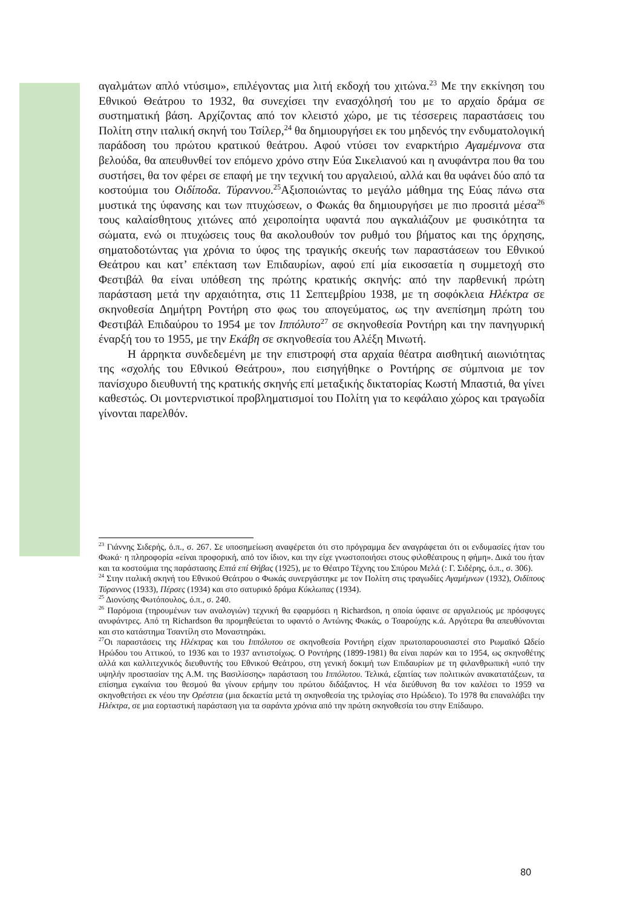αγαλμάτων απλό ντύσιμο», επιλέγοντας μια λιτή εκδοχή του χιτώνα.<sup>23</sup> Με την εκκίνηση του Εθνικού Θεάτρου το 1932, θα συνεχίσει την ενασχόλησή του με το αρχαίο δράμα σε συστηματική βάση. Αρχίζοντας από τον κλειστό χώρο, με τις τέσσερεις παραστάσεις του Πολίτη στην ιταλική σκηνή του Τσίλερ,<sup>24</sup> θα δημιουργήσει εκ του μηδενός την ενδυματολογική παράδοση του πρώτου κρατικού θεάτρου. Αφού ντύσει τον εναρκτήριο Αγαμέμνονα στα βελούδα, θα απευθυνθεί τον επόμενο χρόνο στην Εύα Σικελιανού και η ανυφάντρα που θα του συστήσει, θα τον φέρει σε επαφή με την τεχνική του αργαλειού, αλλά και θα υφάνει δύο από τα κοστούμια του Οιδίποδα. Τύραννου.<sup>25</sup>Αξιοποιώντας το μεγάλο μάθημα της Εύας πάνω στα μυστικά της ύφανσης και των πτυχώσεων, ο Φωκάς θα δημιουργήσει με πιο προσιτά μέσα<sup>26</sup> τους καλαίσθητους χιτώνες από χειροποίητα υφαντά που αγκαλιάζουν με φυσικότητα τα σώματα, ενώ οι πτυχώσεις τους θα ακολουθούν τον ρυθμό του βήματος και της όρχησης, σηματοδοτώντας για χρόνια το ύφος της τραγικής σκευής των παραστάσεων του Εθνικού Θεάτρου και κατ’ επέκταση των Επιδαυρίων, αφού επί μία εικοσαετία η συμμετοχή στο Φεστιβάλ θα είναι υπόθεση της πρώτης κρατικής σκηνής: από την παρθενική πρώτη παράσταση μετά την αρχαιότητα, στις 11 Σεπτεμβρίου 1938, με τη σοφόκλεια Ηλέκτρα σε σκηνοθεσία Δημήτρη Ροντήρη στο φως του απογεύματος, ως την ανεπίσημη πρώτη του Φεστιβάλ Επιδαύρου το 1954 με τον Ιππόλυτο<sup>27</sup> σε σκηνοθεσία Ροντήρη και την πανηγυρική έναρξή του το 1955, με την Εκάβη σε σκηνοθεσία του Αλέξη Μινωτή.
Η άρρηκτα συνδεδεμένη με την επιστροφή στα αρχαία θέατρα αισθητική αιωνιότητας της «σχολής του Εθνικού Θεάτρου», που εισηγήθηκε ο Ροντήρης σε σύμπνοια με τον πανίσχυρο διευθυντή της κρατικής σκηνής επί μεταξικής δικτατορίας Κωστή Μπαστιά, θα γίνει καθεστώς. Οι μοντερνιστικοί προβληματισμοί του Πολίτη για το κεφάλαιο χώρος και τραγωδία γίνονται παρελθόν.
<sup>23</sup> Γιάννης Σιδερής, ό.π., σ. 267. Σε υποσημείωση αναφέρεται ότι στο πρόγραμμα δεν αναγράφεται ότι οι ενδυμασίες ήταν του Φωκά· η πληροφορία «είναι προφορική, από τον ίδιον, και την είχε γνωστοποιήσει στους φιλοθέατρους η φήμη». Δικά του ήταν και τα κοστούμια της παράστασης Επτά επί Θήβας (1925), με το Θέατρο Τέχνης του Σπύρου Μελά (: Γ. Σιδέρης, ό.π., σ. 306).
<sup>24</sup> Στην ιταλική σκηνή του Εθνικού Θεάτρου ο Φωκάς συνεργάστηκε με τον Πολίτη στις τραγωδίες Αγαμέμνων (1932), Οιδίπους Τύραννος (1933), Πέρσες (1934) και στο σατυρικό δράμα Κύκλωπας (1934).
<sup>25</sup> Διονύσης Φωτόπουλος, ό.π., σ. 240.
<sup>26</sup> Παρόμοια (τηρουμένων των αναλογιών) τεχνική θα εφαρμόσει η Richardson, η οποία ύφαινε σε αργαλειούς με πρόσφυγες ανυφάντρες. Από τη Richardson θα προμηθεύεται το υφαντό ο Αντώνης Φωκάς, ο Τσαρούχης κ.ά. Αργότερα θα απευθύνονται και στο κατάστημα Τσαντίλη στο Μοναστηράκι.
<sup>27</sup> Οι παραστάσεις της Ηλέκτρας και του Ιππόλυτου σε σκηνοθεσία Ροντήρη είχαν πρωτοπαρουσιαστεί στο Ρωμαϊκό Ωδείο Ηρώδου του Αττικού, το 1936 και το 1937 αντιστοίχως. Ο Ροντήρης (1899-1981) θα είναι παρών και το 1954, ως σκηνοθέτης αλλά και καλλιτεχνικός διευθυντής του Εθνικού Θεάτρου, στη γενική δοκιμή των Επιδαυρίων με τη φιλανθρωπική «υπό την υψηλήν προστασίαν της Α.Μ. της Βασιλίσσης» παράσταση του Ιππόλυτου. Τελικά, εξαιτίας των πολιτικών ανακατατάξεων, τα επίσημα εγκαίνια του θεσμού θα γίνουν ερήμην του πρώτου διδάξαντος. Η νέα διεύθυνση θα τον καλέσει το 1959 να σκηνοθετήσει εκ νέου την Ορέστεια (μια δεκαετία μετά τη σκηνοθεσία της τριλογίας στο Ηρώδειο). Το 1978 θα επαναλάβει την Ηλέκτρα, σε μια εορταστική παράσταση για τα σαράντα χρόνια από την πρώτη σκηνοθεσία του στην Επίδαυρο.
80